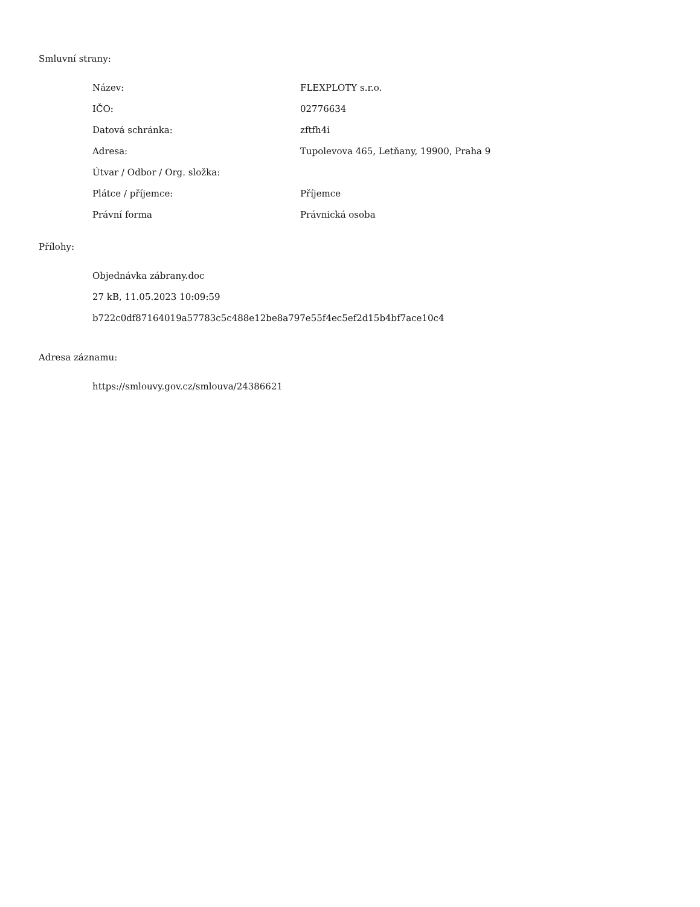Smluvní strany:
| Název: | FLEXPLOTY s.r.o. |
| IČO: | 02776634 |
| Datová schránka: | zftfh4i |
| Adresa: | Tupolevova 465, Letňany, 19900, Praha 9 |
| Útvar / Odbor / Org. složka: | |
| Plátce / příjemce: | Příjemce |
| Právní forma | Právnická osoba |
Přílohy:
Objednávka zábrany.doc
27 kB, 11.05.2023 10:09:59
b722c0df87164019a57783c5c488e12be8a797e55f4ec5ef2d15b4bf7ace10c4
Adresa záznamu:
https://smlouvy.gov.cz/smlouva/24386621